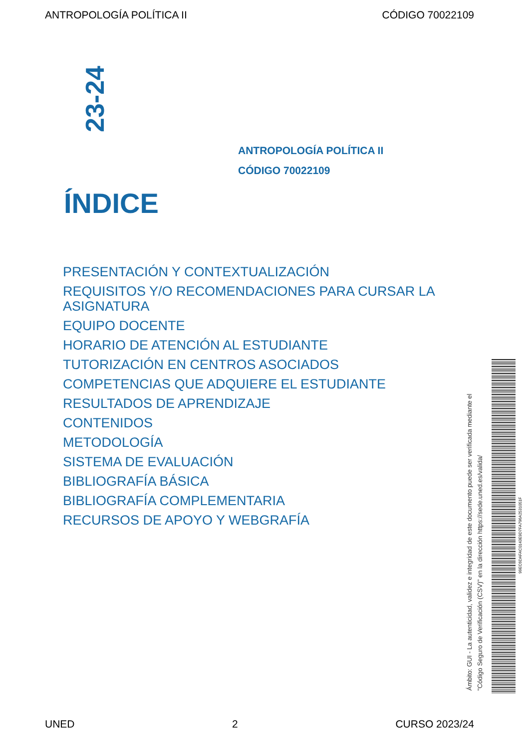ANTROPOLOGÍA POLÍTICA II CÓDIGO 70022109
23-24
ANTROPOLOGÍA POLÍTICA II
CÓDIGO 70022109
ÍNDICE
PRESENTACIÓN Y CONTEXTUALIZACIÓN
REQUISITOS Y/O RECOMENDACIONES PARA CURSAR LA ASIGNATURA
EQUIPO DOCENTE
HORARIO DE ATENCIÓN AL ESTUDIANTE
TUTORIZACIÓN EN CENTROS ASOCIADOS
COMPETENCIAS QUE ADQUIERE EL ESTUDIANTE
RESULTADOS DE APRENDIZAJE
CONTENIDOS
METODOLOGÍA
SISTEMA DE EVALUACIÓN
BIBLIOGRAFÍA BÁSICA
BIBLIOGRAFÍA COMPLEMENTARIA
RECURSOS DE APOYO Y WEBGRAFÍA
Ámbito: GUI - La autenticidad, validez e integridad de este documento puede ser verificada mediante el
"Código Seguro de Verificación (CSV)" en la dirección https://sede.uned.es/valida/
99EC6DAFAC0143E9D7FA796A2531051F
UNED 2 CURSO 2023/24